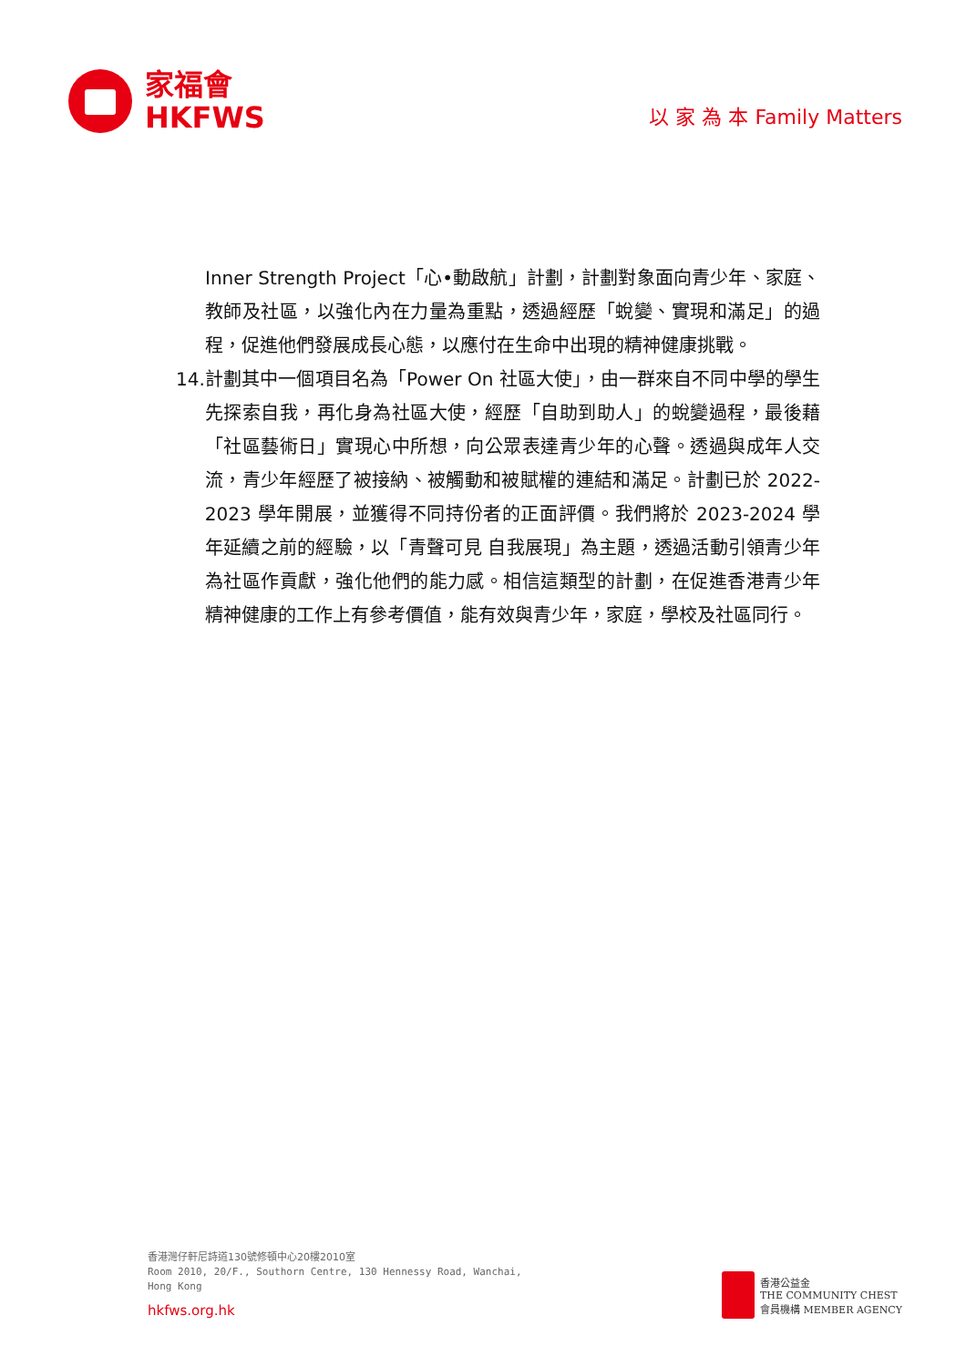家福會
HKFWS
以 家 為 本 Family Matters
Inner Strength Project「心•動啟航」計劃，計劃對象面向青少年、家庭、教師及社區，以強化內在力量為重點，透過經歷「蛻變、實現和滿足」的過程，促進他們發展成長心態，以應付在生命中出現的精神健康挑戰。
14. 計劃其中一個項目名為「Power On 社區大使」，由一群來自不同中學的學生先探索自我，再化身為社區大使，經歷「自助到助人」的蛻變過程，最後藉「社區藝術日」實現心中所想，向公眾表達青少年的心聲。透過與成年人交流，青少年經歷了被接納、被觸動和被賦權的連結和滿足。計劃已於 2022-2023 學年開展，並獲得不同持份者的正面評價。我們將於 2023-2024 學年延續之前的經驗，以「青聲可見 自我展現」為主題，透過活動引領青少年為社區作貢獻，強化他們的能力感。相信這類型的計劃，在促進香港青少年精神健康的工作上有參考價值，能有效與青少年，家庭，學校及社區同行。
香港灣仔軒尼詩道130號修頓中心20樓2010室
Room 2010, 20/F., Southorn Centre, 130 Hennessy Road, Wanchai,
Hong Kong
hkfws.org.hk
香港公益金
THE COMMUNITY CHEST
會員機構 MEMBER AGENCY